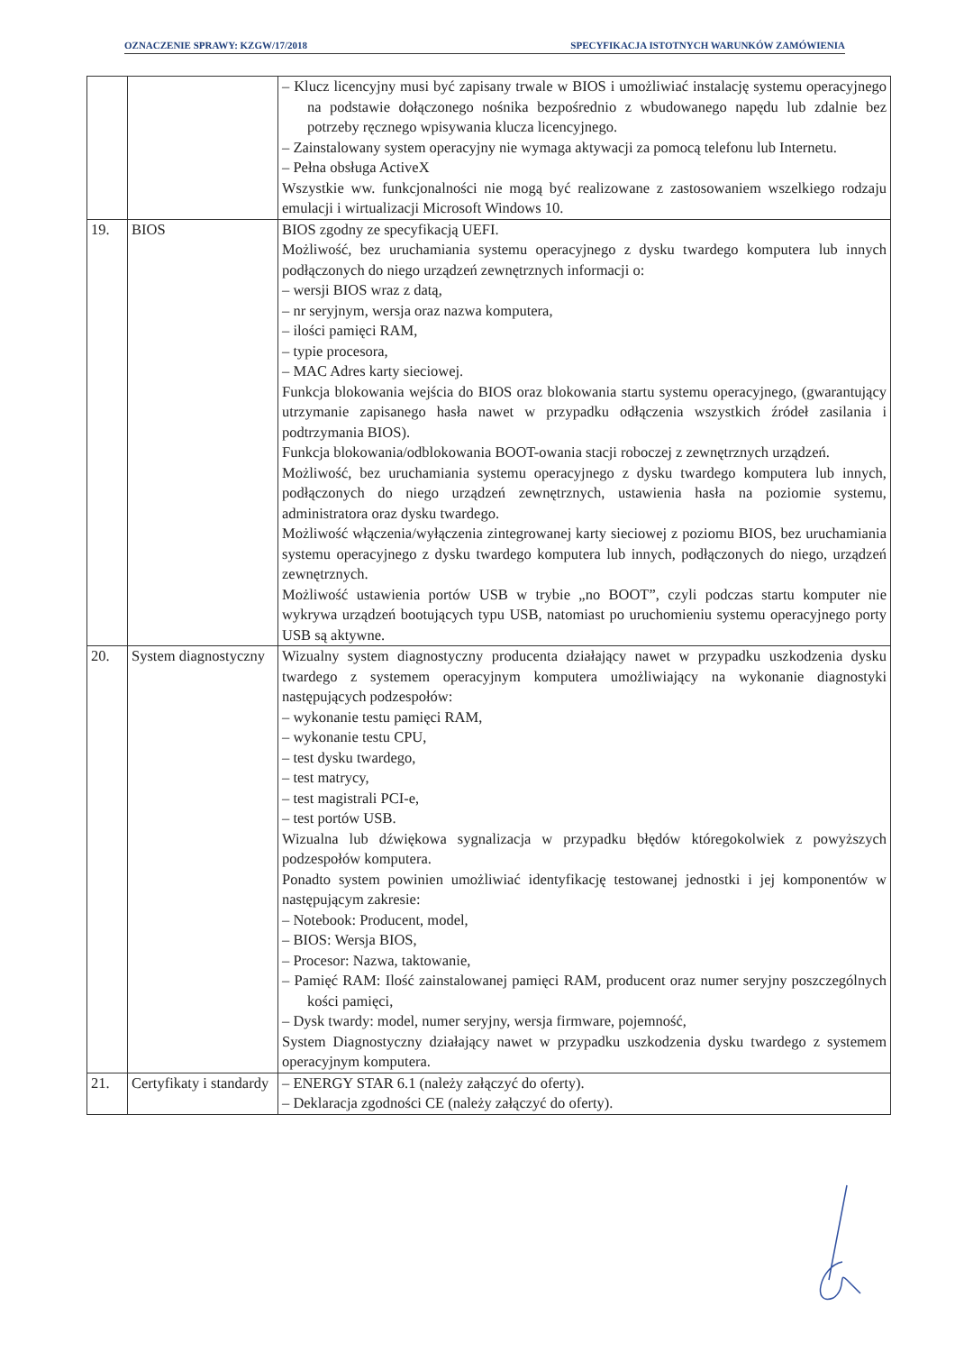OZNACZENIE SPRAWY: KZGW/17/2018 SPECYFIKACJA ISTOTNYCH WARUNKÓW ZAMÓWIENIA
| | | – Klucz licencyjny musi być zapisany trwale w BIOS i umożliwiać instalację systemu operacyjnego na podstawie dołączonego nośnika bezpośrednio z wbudowanego napędu lub zdalnie bez potrzeby ręcznego wpisywania klucza licencyjnego. – Zainstalowany system operacyjny nie wymaga aktywacji za pomocą telefonu lub Internetu. – Pełna obsługa ActiveX Wszystkie ww. funkcjonalności nie mogą być realizowane z zastosowaniem wszelkiego rodzaju emulacji i wirtualizacji Microsoft Windows 10. |
| 19. | BIOS | BIOS zgodny ze specyfikacją UEFI. Możliwość, bez uruchamiania systemu operacyjnego z dysku twardego komputera lub innych podłączonych do niego urządzeń zewnętrznych informacji o: – wersji BIOS wraz z datą, – nr seryjnym, wersja oraz nazwa komputera, – ilości pamięci RAM, – typie procesora, – MAC Adres karty sieciowej. Funkcja blokowania wejścia do BIOS oraz blokowania startu systemu operacyjnego, (gwarantujący utrzymanie zapisanego hasła nawet w przypadku odłączenia wszystkich źródeł zasilania i podtrzymania BIOS). Funkcja blokowania/odblokowania BOOT-owania stacji roboczej z zewnętrznych urządzeń. Możliwość, bez uruchamiania systemu operacyjnego z dysku twardego komputera lub innych, podłączonych do niego urządzeń zewnętrznych, ustawienia hasła na poziomie systemu, administratora oraz dysku twardego. Możliwość włączenia/wyłączenia zintegrowanej karty sieciowej z poziomu BIOS, bez uruchamiania systemu operacyjnego z dysku twardego komputera lub innych, podłączonych do niego, urządzeń zewnętrznych. Możliwość ustawienia portów USB w trybie „no BOOT”, czyli podczas startu komputer nie wykrywa urządzeń bootujących typu USB, natomiast po uruchomieniu systemu operacyjnego porty USB są aktywne. |
| 20. | System diagnostyczny | Wizualny system diagnostyczny producenta działający nawet w przypadku uszkodzenia dysku twardego z systemem operacyjnym komputera umożliwiający na wykonanie diagnostyki następujących podzespołów: – wykonanie testu pamięci RAM, – wykonanie testu CPU, – test dysku twardego, – test matrycy, – test magistrali PCI-e, – test portów USB. Wizualna lub dźwiękowa sygnalizacja w przypadku błędów któregokolwiek z powyższych podzespołów komputera. Ponadto system powinien umożliwiać identyfikację testowanej jednostki i jej komponentów w następującym zakresie: – Notebook: Producent, model, – BIOS: Wersja BIOS, – Procesor: Nazwa, taktowanie, – Pamięć RAM: Ilość zainstalowanej pamięci RAM, producent oraz numer seryjny poszczególnych kości pamięci, – Dysk twardy: model, numer seryjny, wersja firmware, pojemność, System Diagnostyczny działający nawet w przypadku uszkodzenia dysku twardego z systemem operacyjnym komputera. |
| 21. | Certyfikaty i standardy | – ENERGY STAR 6.1 (należy załączyć do oferty). – Deklaracja zgodności CE (należy załączyć do oferty). |